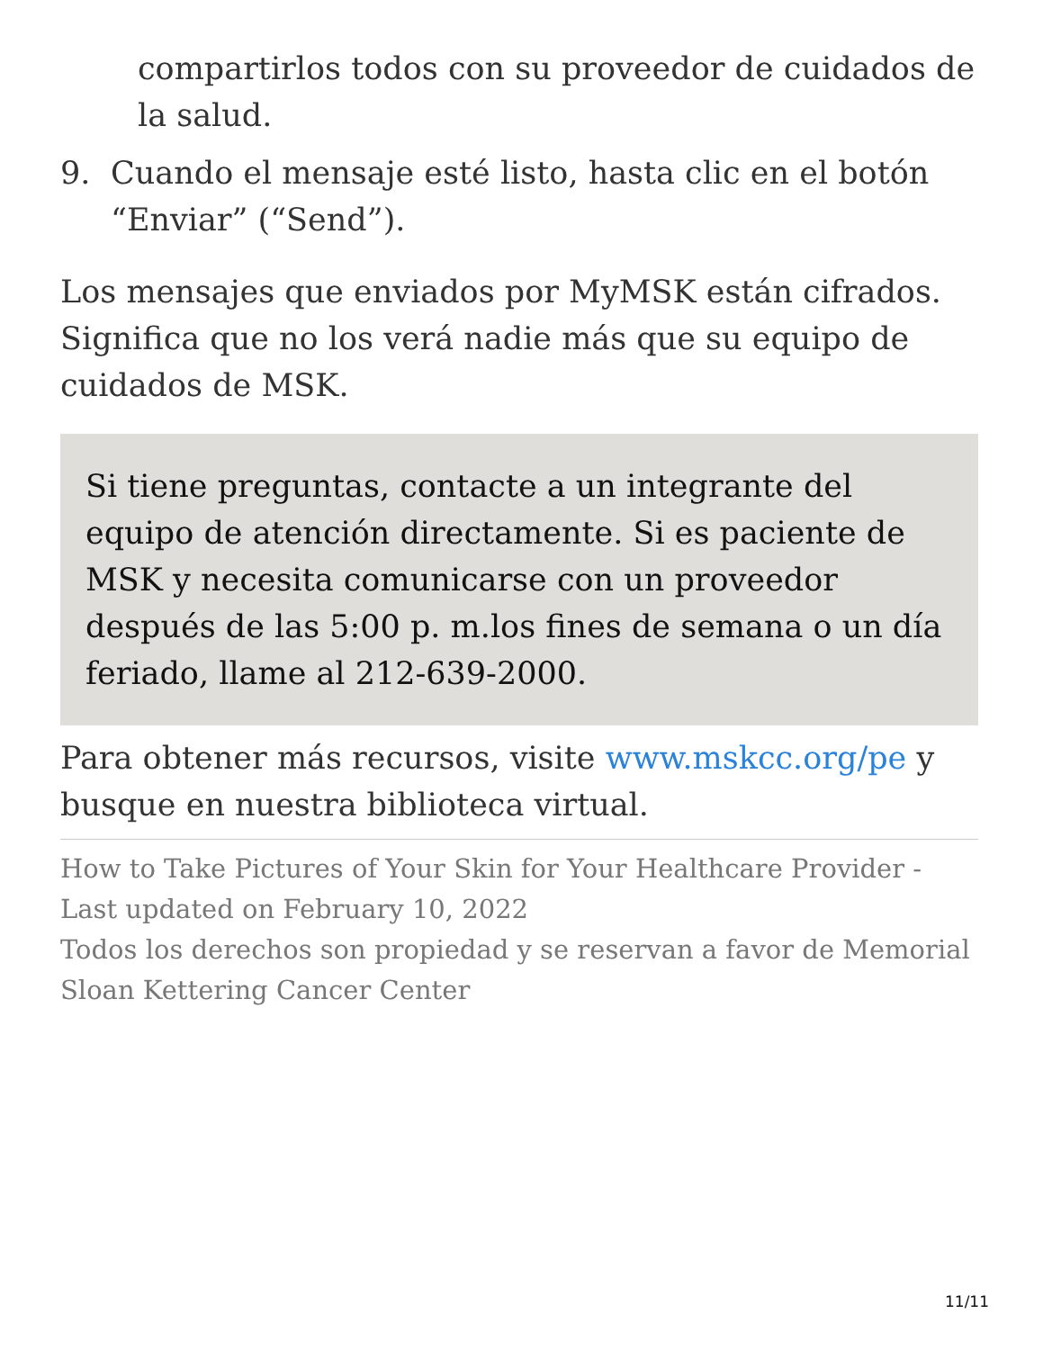compartirlos todos con su proveedor de cuidados de la salud.
9. Cuando el mensaje esté listo, hasta clic en el botón “Enviar” (“Send”).
Los mensajes que enviados por MyMSK están cifrados. Significa que no los verá nadie más que su equipo de cuidados de MSK.
Si tiene preguntas, contacte a un integrante del equipo de atención directamente. Si es paciente de MSK y necesita comunicarse con un proveedor después de las 5:00 p. m.los fines de semana o un día feriado, llame al 212-639-2000.
Para obtener más recursos, visite www.mskcc.org/pe y busque en nuestra biblioteca virtual.
How to Take Pictures of Your Skin for Your Healthcare Provider - Last updated on February 10, 2022
Todos los derechos son propiedad y se reservan a favor de Memorial Sloan Kettering Cancer Center
11/11